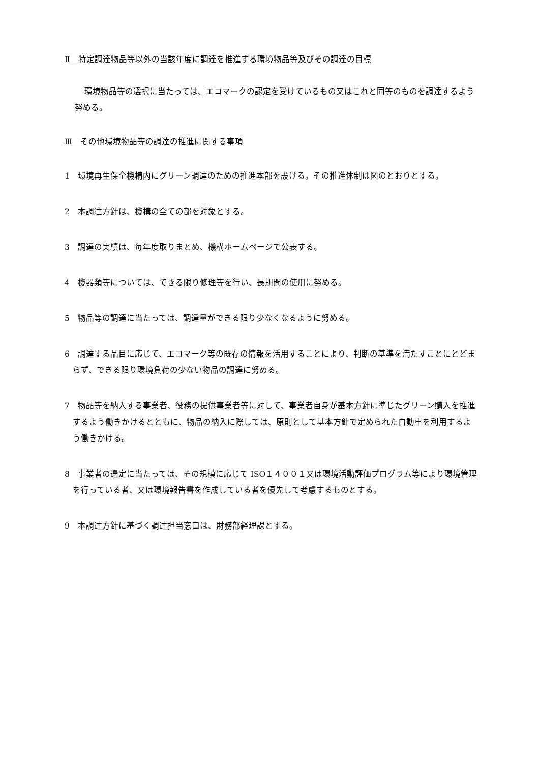Ⅱ　特定調達物品等以外の当該年度に調達を推進する環境物品等及びその調達の目標
環境物品等の選択に当たっては、エコマークの認定を受けているもの又はこれと同等のものを調達するよう努める。
Ⅲ　その他環境物品等の調達の推進に関する事項
1　環境再生保全機構内にグリーン調達のための推進本部を設ける。その推進体制は図のとおりとする。
2　本調達方針は、機構の全ての部を対象とする。
3　調達の実績は、毎年度取りまとめ、機構ホームページで公表する。
4　機器類等については、できる限り修理等を行い、長期間の使用に努める。
5　物品等の調達に当たっては、調達量ができる限り少なくなるように努める。
6　調達する品目に応じて、エコマーク等の既存の情報を活用することにより、判断の基準を満たすことにとどまらず、できる限り環境負荷の少ない物品の調達に努める。
7　物品等を納入する事業者、役務の提供事業者等に対して、事業者自身が基本方針に準じたグリーン購入を推進するよう働きかけるとともに、物品の納入に際しては、原則として基本方針で定められた自動車を利用するよう働きかける。
8　事業者の選定に当たっては、その規模に応じて ISO１４００１又は環境活動評価プログラム等により環境管理を行っている者、又は環境報告書を作成している者を優先して考慮するものとする。
9　本調達方針に基づく調達担当窓口は、財務部経理課とする。